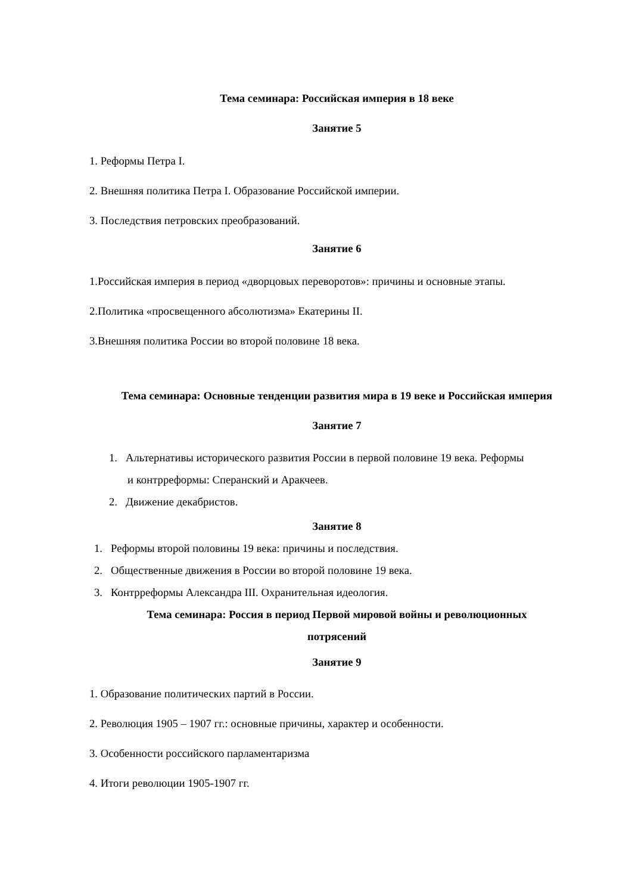Тема семинара: Российская империя в 18 веке
Занятие 5
1. Реформы Петра I.
2. Внешняя политика Петра I. Образование Российской империи.
3. Последствия петровских преобразований.
Занятие 6
1.Российская империя в период «дворцовых переворотов»: причины и основные этапы.
2.Политика «просвещенного абсолютизма» Екатерины II.
3.Внешняя политика России во второй половине 18 века.
Тема семинара: Основные тенденции развития мира в 19 веке и Российская империя
Занятие 7
1. Альтернативы исторического развития России в первой половине 19 века. Реформы
и контрреформы: Сперанский и Аракчеев.
2. Движение декабристов.
Занятие 8
1. Реформы второй половины 19 века: причины и последствия.
2. Общественные движения в России во второй половине 19 века.
3. Контрреформы Александра III. Охранительная идеология.
Тема семинара: Россия в период Первой мировой войны и революционных
потрясений
Занятие 9
1. Образование политических партий в России.
2. Революция 1905 – 1907 гг.: основные причины, характер и особенности.
3. Особенности российского парламентаризма
4. Итоги революции 1905-1907 гг.